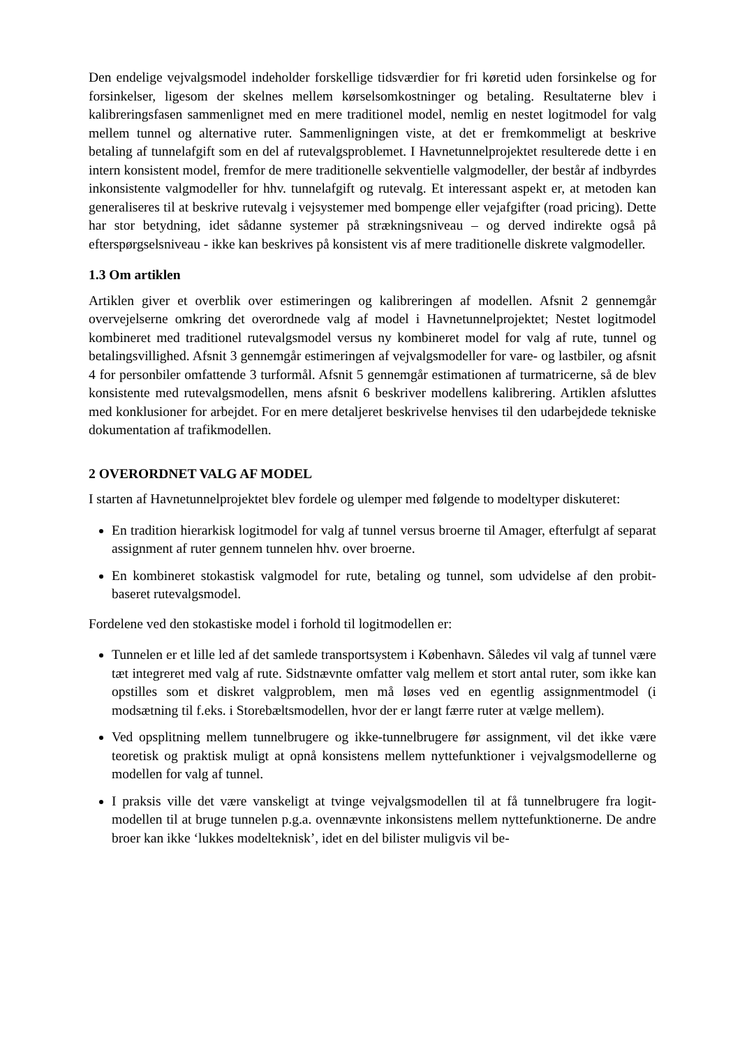Den endelige vejvalgsmodel indeholder forskellige tidsværdier for fri køretid uden forsinkelse og for forsinkelser, ligesom der skelnes mellem kørselsomkostninger og betaling. Resultaterne blev i kalibreringsfasen sammenlignet med en mere traditionel model, nemlig en nestet logitmodel for valg mellem tunnel og alternative ruter. Sammenligningen viste, at det er fremkommeligt at beskrive betaling af tunnelafgift som en del af rutevalgsproblemet. I Havnetunnelprojektet resulterede dette i en intern konsistent model, fremfor de mere traditionelle sekventielle valgmodeller, der består af indbyrdes inkonsistente valgmodeller for hhv. tunnelafgift og rutevalg. Et interessant aspekt er, at metoden kan generaliseres til at beskrive rutevalg i vejsystemer med bompenge eller vejafgifter (road pricing). Dette har stor betydning, idet sådanne systemer på strækningsniveau – og derved indirekte også på efterspørgselsniveau - ikke kan beskrives på konsistent vis af mere traditionelle diskrete valgmodeller.
1.3 Om artiklen
Artiklen giver et overblik over estimeringen og kalibreringen af modellen. Afsnit 2 gennemgår overvejelserne omkring det overordnede valg af model i Havnetunnelprojektet; Nestet logitmodel kombineret med traditionel rutevalgsmodel versus ny kombineret model for valg af rute, tunnel og betalingsvillighed. Afsnit 3 gennemgår estimeringen af vejvalgsmodeller for vare- og lastbiler, og afsnit 4 for personbiler omfattende 3 turformål. Afsnit 5 gennemgår estimationen af turmatricerne, så de blev konsistente med rutevalgsmodellen, mens afsnit 6 beskriver modellens kalibrering. Artiklen afsluttes med konklusioner for arbejdet. For en mere detaljeret beskrivelse henvises til den udarbejdede tekniske dokumentation af trafikmodellen.
2 OVERORDNET VALG AF MODEL
I starten af Havnetunnelprojektet blev fordele og ulemper med følgende to modeltyper diskuteret:
En tradition hierarkisk logitmodel for valg af tunnel versus broerne til Amager, efterfulgt af separat assignment af ruter gennem tunnelen hhv. over broerne.
En kombineret stokastisk valgmodel for rute, betaling og tunnel, som udvidelse af den probit-baseret rutevalgsmodel.
Fordelene ved den stokastiske model i forhold til logitmodellen er:
Tunnelen er et lille led af det samlede transportsystem i København. Således vil valg af tunnel være tæt integreret med valg af rute. Sidstnævnte omfatter valg mellem et stort antal ruter, som ikke kan opstilles som et diskret valgproblem, men må løses ved en egentlig assignmentmodel (i modsætning til f.eks. i Storebæltsmodellen, hvor der er langt færre ruter at vælge mellem).
Ved opsplitning mellem tunnelbrugere og ikke-tunnelbrugere før assignment, vil det ikke være teoretisk og praktisk muligt at opnå konsistens mellem nyttefunktioner i vejvalgsmodellerne og modellen for valg af tunnel.
I praksis ville det være vanskeligt at tvinge vejvalgsmodellen til at få tunnelbrugere fra logit-modellen til at bruge tunnelen p.g.a. ovennævnte inkonsistens mellem nyttefunktionerne. De andre broer kan ikke ‘lukkes modelteknisk’, idet en del bilister muligvis vil be-